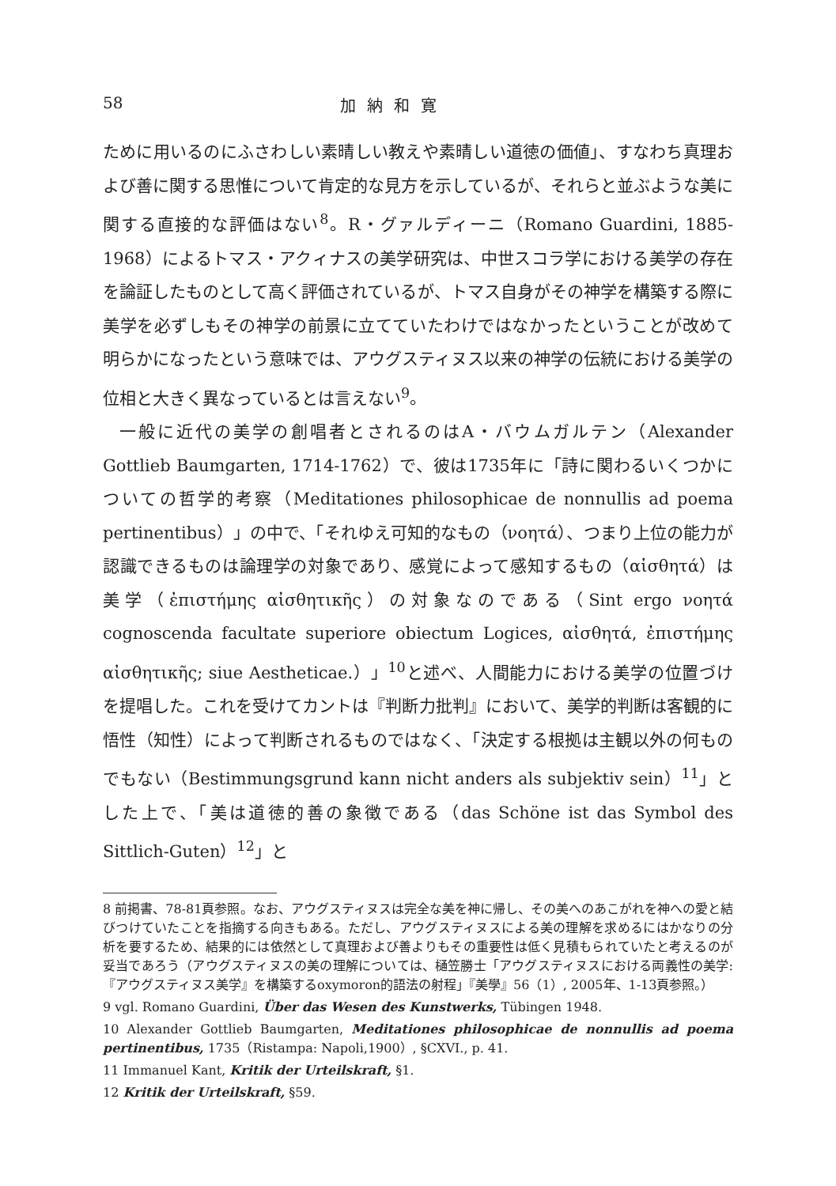58 加納和寛
ために用いるのにふさわしい素晴しい教えや素晴しい道徳の価値」、すなわち真理および善に関する思惟について肯定的な見方を示しているが、それらと並ぶような美に関する直接的な評価はない<sup>8</sup>。R・グァルディーニ（Romano Guardini, 1885-1968）によるトマス・アクィナスの美学研究は、中世スコラ学における美学の存在を論証したものとして高く評価されているが、トマス自身がその神学を構築する際に美学を必ずしもその神学の前景に立てていたわけではなかったということが改めて明らかになったという意味では、アウグスティヌス以来の神学の伝統における美学の位相と大きく異なっているとは言えない<sup>9</sup>。
一般に近代の美学の創唱者とされるのはA・バウムガルテン（Alexander Gottlieb Baumgarten, 1714-1762）で、彼は1735年に「詩に関わるいくつかについての哲学的考察（Meditationes philosophicae de nonnullis ad poema pertinentibus）」の中で、「それゆえ可知的なもの（νοητά）、つまり上位の能力が認識できるものは論理学の対象であり、感覚によって感知するもの（αἰσθητά）は美学（ἐπιστήμης αἰσθητικῆς）の対象なのである（Sint ergo νοητά cognoscenda facultate superiore obiectum Logices, αἰσθητά, ἐπιστήμης αἰσθητικῆς; siue Aestheticae.）」<sup>10</sup>と述べ、人間能力における美学の位置づけを提唱した。これを受けてカントは『判断力批判』において、美学的判断は客観的に悟性（知性）によって判断されるものではなく、「決定する根拠は主観以外の何ものでもない（Bestimmungsgrund kann nicht anders als subjektiv sein）<sup>11</sup>」とした上で、「美は道徳的善の象徴である（das Schöne ist das Symbol des Sittlich-Guten）<sup>12</sup>」と
8 前掲書、78-81頁参照。なお、アウグスティヌスは完全な美を神に帰し、その美へのあこがれを神への愛と結びつけていたことを指摘する向きもある。ただし、アウグスティヌスによる美の理解を求めるにはかなりの分析を要するため、結果的には依然として真理および善よりもその重要性は低く見積もられていたと考えるのが妥当であろう（アウグスティヌスの美の理解については、樋笠勝士「アウグスティヌスにおける両義性の美学:『アウグスティヌス美学』を構築するoxymoron的語法の射程」『美學』56（1）, 2005年、1-13頁参照。）
9 vgl. Romano Guardini, Über das Wesen des Kunstwerks, Tübingen 1948.
10 Alexander Gottlieb Baumgarten, Meditationes philosophicae de nonnullis ad poema pertinentibus, 1735（Ristampa: Napoli,1900）, §CXVI., p. 41.
11 Immanuel Kant, Kritik der Urteilskraft, §1.
12 Kritik der Urteilskraft, §59.